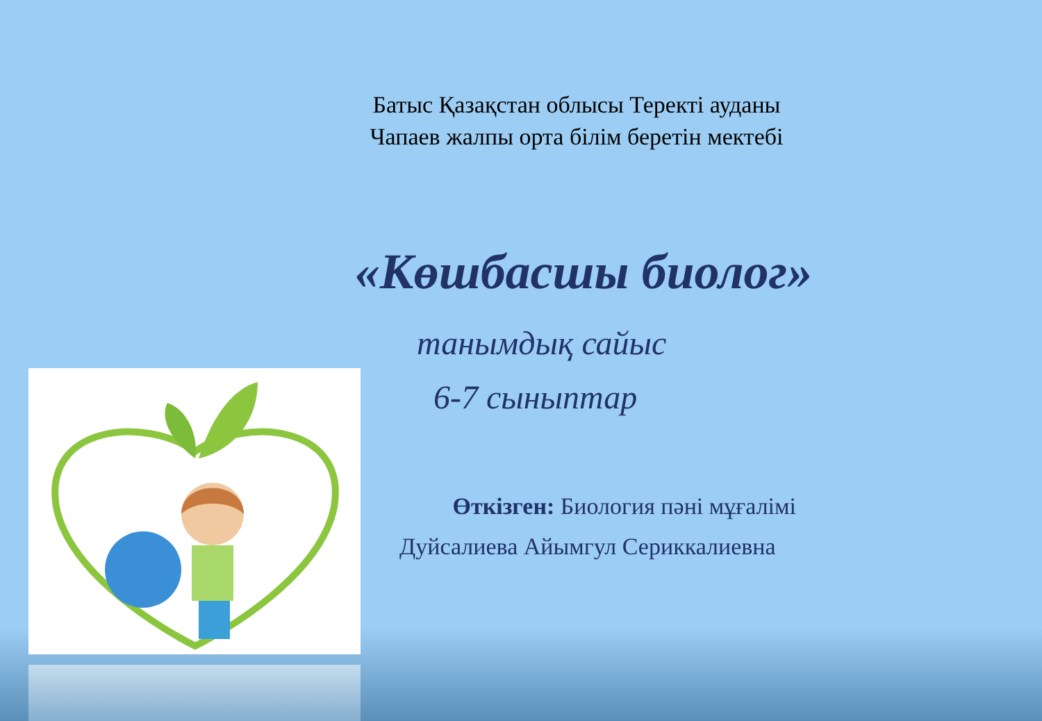Батыс Қазақстан облысы Теректі ауданы
Чапаев жалпы орта білім беретін мектебі
«Көшбасшы биолог»
танымдық сайыс
6-7 сыныптар
Өткізген: Биология пәні мұғалімі
Дуйсалиева Айымгул Сериккалиевна